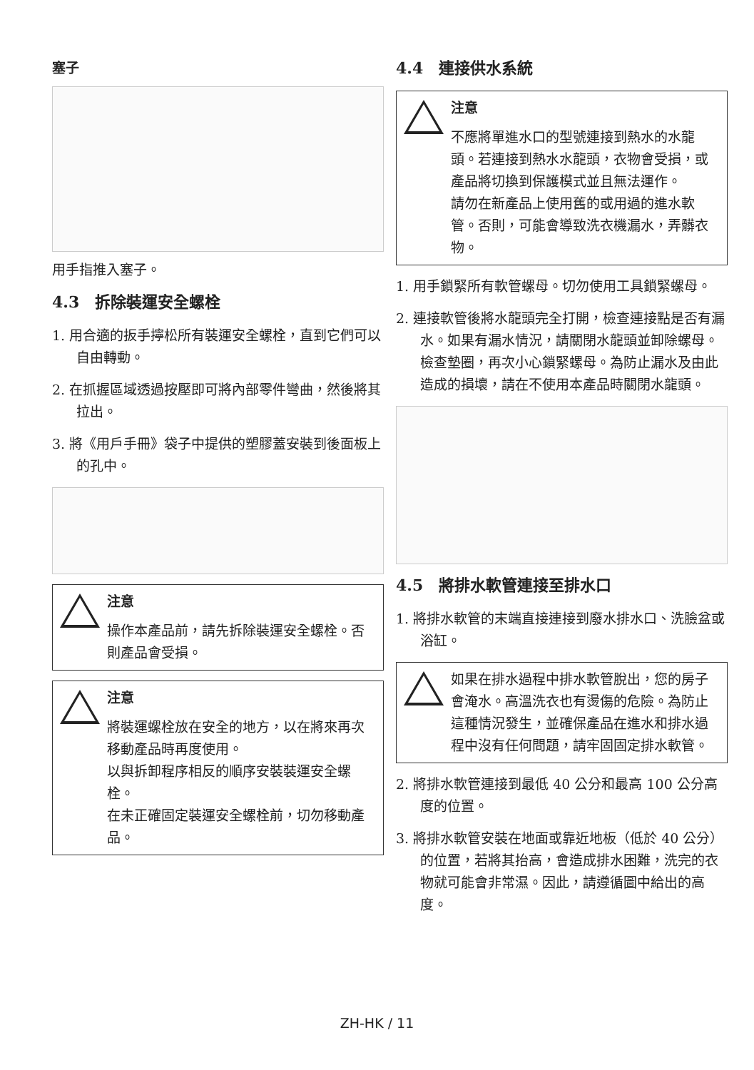塞子
用手指推入塞子。
4.3　拆除裝運安全螺栓
1. 用合適的扳手擰松所有裝運安全螺栓，直到它們可以自由轉動。
2. 在抓握區域透過按壓即可將內部零件彎曲，然後將其拉出。
3. 將《用戶手冊》袋子中提供的塑膠蓋安裝到後面板上的孔中。
注意
操作本產品前，請先拆除裝運安全螺栓。否則產品會受損。
注意
將裝運螺栓放在安全的地方，以在將來再次移動產品時再度使用。
以與拆卸程序相反的順序安裝裝運安全螺栓。
在未正確固定裝運安全螺栓前，切勿移動產品。
4.4　連接供水系統
注意
不應將單進水口的型號連接到熱水的水龍頭。若連接到熱水水龍頭，衣物會受損，或產品將切換到保護模式並且無法運作。
請勿在新產品上使用舊的或用過的進水軟管。否則，可能會導致洗衣機漏水，弄髒衣物。
1. 用手鎖緊所有軟管螺母。切勿使用工具鎖緊螺母。
2. 連接軟管後將水龍頭完全打開，檢查連接點是否有漏水。如果有漏水情況，請關閉水龍頭並卸除螺母。檢查墊圈，再次小心鎖緊螺母。為防止漏水及由此造成的損壞，請在不使用本產品時關閉水龍頭。
4.5　將排水軟管連接至排水口
1. 將排水軟管的末端直接連接到廢水排水口、洗臉盆或浴缸。
如果在排水過程中排水軟管脫出，您的房子會淹水。高溫洗衣也有燙傷的危險。為防止這種情況發生，並確保產品在進水和排水過程中沒有任何問題，請牢固固定排水軟管。
2. 將排水軟管連接到最低 40 公分和最高 100 公分高度的位置。
3. 將排水軟管安裝在地面或靠近地板（低於 40 公分）的位置，若將其抬高，會造成排水困難，洗完的衣物就可能會非常濕。因此，請遵循圖中給出的高度。
ZH-HK / 11